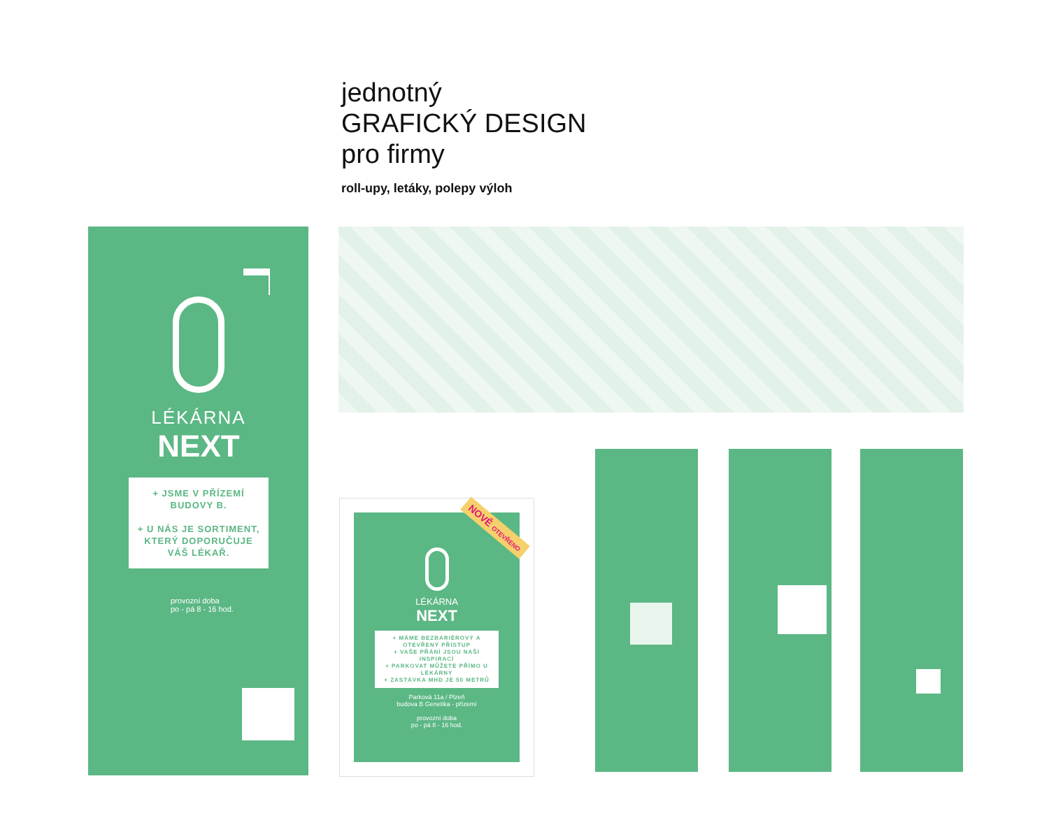jednotný
GRAFICKÝ DESIGN
pro firmy
roll-upy, letáky, polepy výloh
LÉKÁRNA
NEXT
+ JSME V PŘÍZEMÍ BUDOVY B.
+ U NÁS JE SORTIMENT, KTERÝ DOPORUČUJE VÁŠ LÉKAŘ.
provozní doba
po - pá 8 - 16 hod.
LÉKÁRNA
NEXT
+ MÁME BEZBARIÉROVÝ A OTEVŘENÝ PŘÍSTUP
+ VAŠE PŘÁNÍ JSOU NAŠÍ INSPIRACÍ
+ PARKOVAT MŮŽETE PŘÍMO U LÉKÁRNY
+ ZASTÁVKA MHD JE 50 METRŮ
Parková 11a / Plzeň
budova B Genetika - přízemí
provozní doba
po - pá 8 - 16 hod.
NOVĚ OTEVŘENO